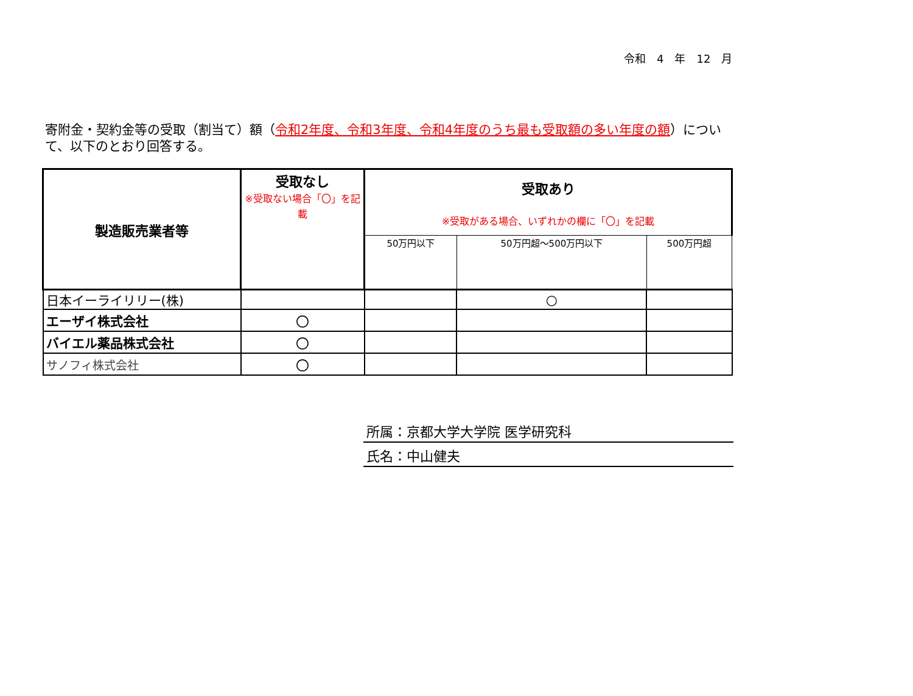令和　4　年　12　月
寄附金・契約金等の受取（割当て）額（令和2年度、令和3年度、令和4年度のうち最も受取額の多い年度の額）について、以下のとおり回答する。
| 製造販売業者等 | 受取なし ※受取ない場合「〇」を記載 | 受取あり ※受取がある場合、いずれかの欄に「〇」を記載 | | |
| --- | --- | --- | --- | --- |
| | | 50万円以下 | 50万円超～500万円以下 | 500万円超 |
| 日本イーライリリー(株) | | | ○ | |
| エーザイ株式会社 | 〇 | | | |
| バイエル薬品株式会社 | 〇 | | | |
| サノフィ株式会社 | 〇 | | | |
所属：京都大学大学院 医学研究科
氏名：中山健夫